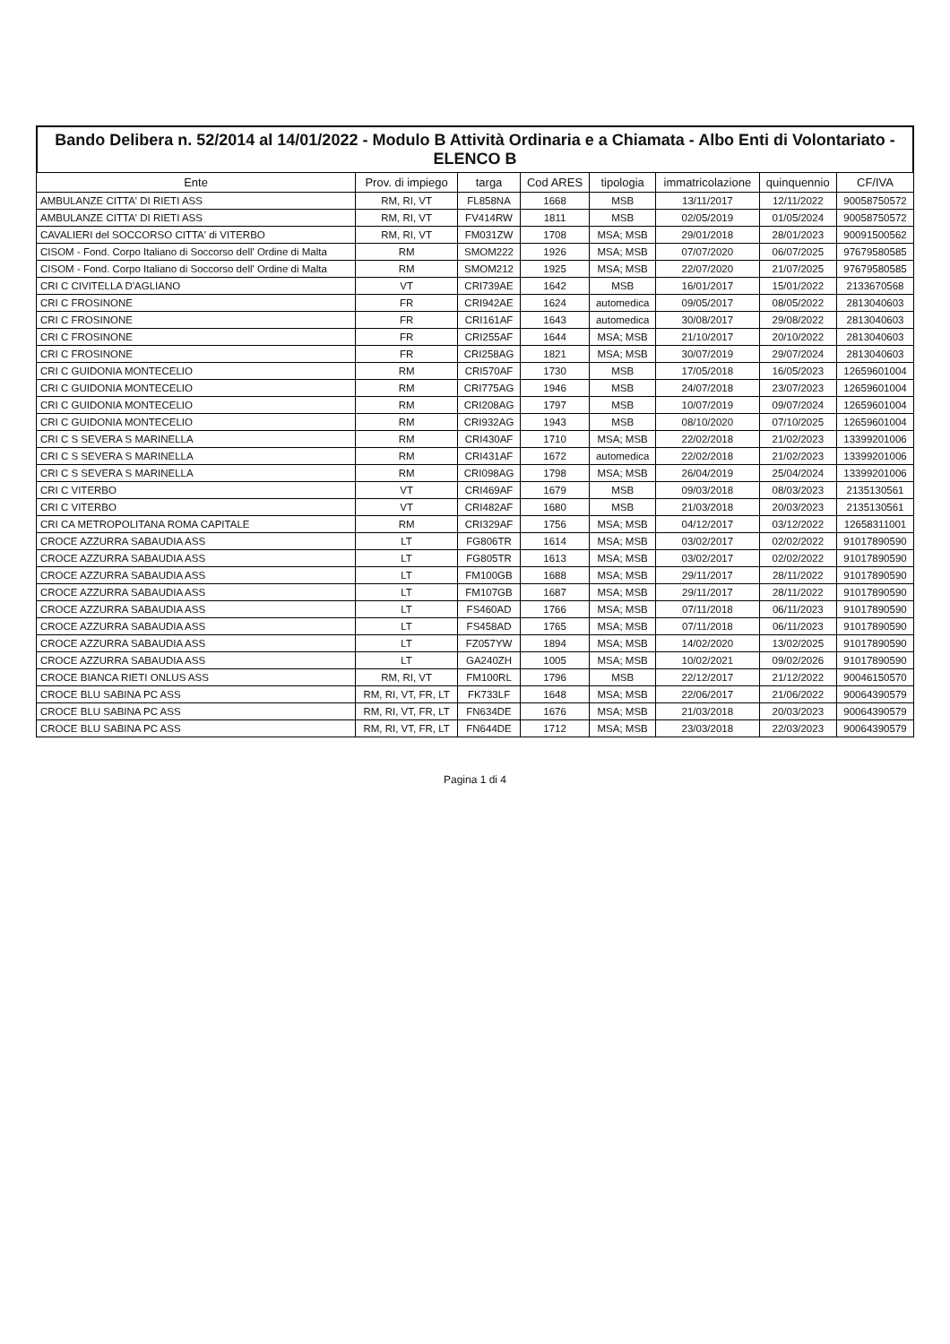Bando Delibera n. 52/2014 al 14/01/2022 - Modulo B Attività Ordinaria e a Chiamata - Albo Enti di Volontariato - ELENCO B
| Ente | Prov. di impiego | targa | Cod ARES | tipologia | immatricolazione | quinquennio | CF/IVA |
| --- | --- | --- | --- | --- | --- | --- | --- |
| AMBULANZE CITTA' DI RIETI ASS | RM, RI, VT | FL858NA | 1668 | MSB | 13/11/2017 | 12/11/2022 | 90058750572 |
| AMBULANZE CITTA' DI RIETI ASS | RM, RI, VT | FV414RW | 1811 | MSB | 02/05/2019 | 01/05/2024 | 90058750572 |
| CAVALIERI del SOCCORSO CITTA' di VITERBO | RM, RI, VT | FM031ZW | 1708 | MSA; MSB | 29/01/2018 | 28/01/2023 | 90091500562 |
| CISOM - Fond. Corpo Italiano di Soccorso dell' Ordine di Malta | RM | SMOM222 | 1926 | MSA; MSB | 07/07/2020 | 06/07/2025 | 97679580585 |
| CISOM - Fond. Corpo Italiano di Soccorso dell' Ordine di Malta | RM | SMOM212 | 1925 | MSA; MSB | 22/07/2020 | 21/07/2025 | 97679580585 |
| CRI C CIVITELLA D'AGLIANO | VT | CRI739AE | 1642 | MSB | 16/01/2017 | 15/01/2022 | 2133670568 |
| CRI C FROSINONE | FR | CRI942AE | 1624 | automedica | 09/05/2017 | 08/05/2022 | 2813040603 |
| CRI C FROSINONE | FR | CRI161AF | 1643 | automedica | 30/08/2017 | 29/08/2022 | 2813040603 |
| CRI C FROSINONE | FR | CRI255AF | 1644 | MSA; MSB | 21/10/2017 | 20/10/2022 | 2813040603 |
| CRI C FROSINONE | FR | CRI258AG | 1821 | MSA; MSB | 30/07/2019 | 29/07/2024 | 2813040603 |
| CRI C GUIDONIA MONTECELIO | RM | CRI570AF | 1730 | MSB | 17/05/2018 | 16/05/2023 | 12659601004 |
| CRI C GUIDONIA MONTECELIO | RM | CRI775AG | 1946 | MSB | 24/07/2018 | 23/07/2023 | 12659601004 |
| CRI C GUIDONIA MONTECELIO | RM | CRI208AG | 1797 | MSB | 10/07/2019 | 09/07/2024 | 12659601004 |
| CRI C GUIDONIA MONTECELIO | RM | CRI932AG | 1943 | MSB | 08/10/2020 | 07/10/2025 | 12659601004 |
| CRI C S SEVERA S MARINELLA | RM | CRI430AF | 1710 | MSA; MSB | 22/02/2018 | 21/02/2023 | 13399201006 |
| CRI C S SEVERA S MARINELLA | RM | CRI431AF | 1672 | automedica | 22/02/2018 | 21/02/2023 | 13399201006 |
| CRI C S SEVERA S MARINELLA | RM | CRI098AG | 1798 | MSA; MSB | 26/04/2019 | 25/04/2024 | 13399201006 |
| CRI C VITERBO | VT | CRI469AF | 1679 | MSB | 09/03/2018 | 08/03/2023 | 2135130561 |
| CRI C VITERBO | VT | CRI482AF | 1680 | MSB | 21/03/2018 | 20/03/2023 | 2135130561 |
| CRI CA METROPOLITANA ROMA CAPITALE | RM | CRI329AF | 1756 | MSA; MSB | 04/12/2017 | 03/12/2022 | 12658311001 |
| CROCE AZZURRA SABAUDIA ASS | LT | FG806TR | 1614 | MSA; MSB | 03/02/2017 | 02/02/2022 | 91017890590 |
| CROCE AZZURRA SABAUDIA ASS | LT | FG805TR | 1613 | MSA; MSB | 03/02/2017 | 02/02/2022 | 91017890590 |
| CROCE AZZURRA SABAUDIA ASS | LT | FM100GB | 1688 | MSA; MSB | 29/11/2017 | 28/11/2022 | 91017890590 |
| CROCE AZZURRA SABAUDIA ASS | LT | FM107GB | 1687 | MSA; MSB | 29/11/2017 | 28/11/2022 | 91017890590 |
| CROCE AZZURRA SABAUDIA ASS | LT | FS460AD | 1766 | MSA; MSB | 07/11/2018 | 06/11/2023 | 91017890590 |
| CROCE AZZURRA SABAUDIA ASS | LT | FS458AD | 1765 | MSA; MSB | 07/11/2018 | 06/11/2023 | 91017890590 |
| CROCE AZZURRA SABAUDIA ASS | LT | FZ057YW | 1894 | MSA; MSB | 14/02/2020 | 13/02/2025 | 91017890590 |
| CROCE AZZURRA SABAUDIA ASS | LT | GA240ZH | 1005 | MSA; MSB | 10/02/2021 | 09/02/2026 | 91017890590 |
| CROCE BIANCA RIETI ONLUS ASS | RM, RI, VT | FM100RL | 1796 | MSB | 22/12/2017 | 21/12/2022 | 90046150570 |
| CROCE BLU SABINA PC ASS | RM, RI, VT, FR, LT | FK733LF | 1648 | MSA; MSB | 22/06/2017 | 21/06/2022 | 90064390579 |
| CROCE BLU SABINA PC ASS | RM, RI, VT, FR, LT | FN634DE | 1676 | MSA; MSB | 21/03/2018 | 20/03/2023 | 90064390579 |
| CROCE BLU SABINA PC ASS | RM, RI, VT, FR, LT | FN644DE | 1712 | MSA; MSB | 23/03/2018 | 22/03/2023 | 90064390579 |
Pagina 1 di 4